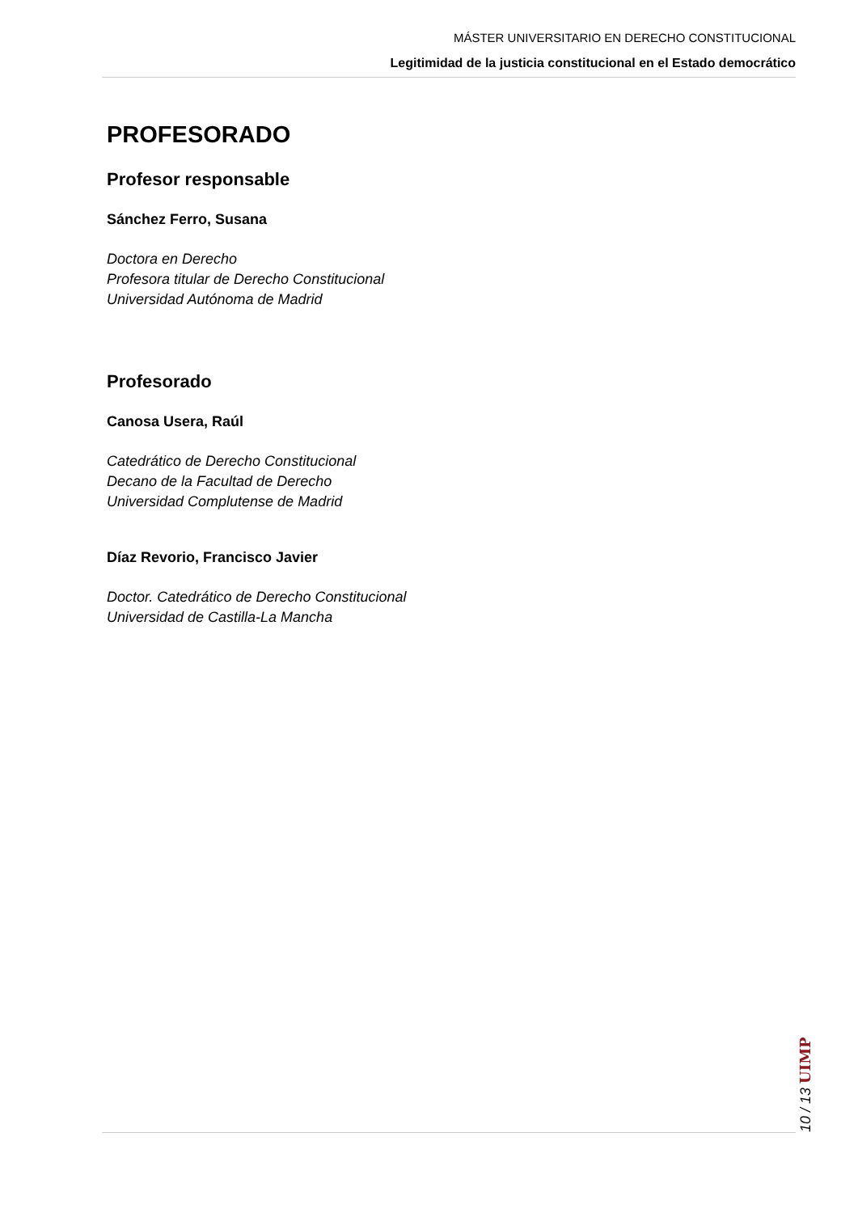MÁSTER UNIVERSITARIO EN DERECHO CONSTITUCIONAL
Legitimidad de la justicia constitucional en el Estado democrático
PROFESORADO
Profesor responsable
Sánchez Ferro, Susana
Doctora en Derecho
Profesora titular de Derecho Constitucional
Universidad Autónoma de Madrid
Profesorado
Canosa Usera, Raúl
Catedrático de Derecho Constitucional
Decano de la Facultad de Derecho
Universidad Complutense de Madrid
Díaz Revorio, Francisco Javier
Doctor. Catedrático de Derecho Constitucional
Universidad de Castilla-La Mancha
10 / 13 UIMP